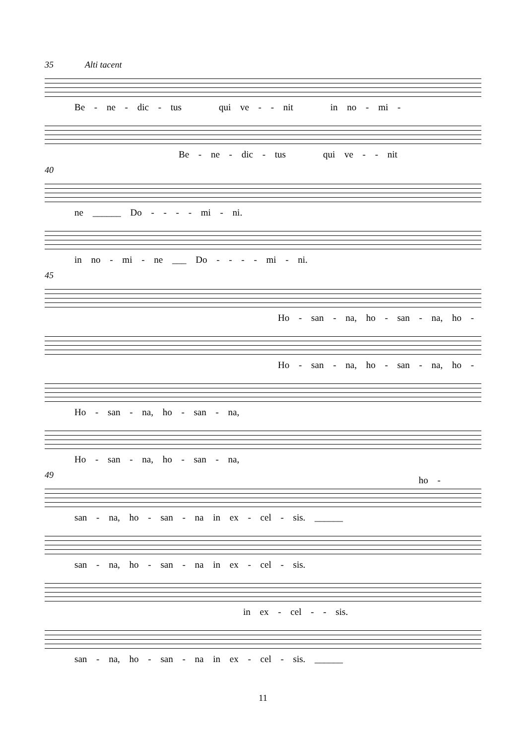35 Alti tacent
Be - ne - dic - tus qui ve - - nit in no - mi -
Be - ne - dic - tus qui ve - - nit
40
ne ______ Do - - - - mi - ni.
in no - mi - ne ___ Do - - - - mi - ni.
45
Ho - san - na, ho - san - na, ho -
Ho - san - na, ho - san - na, ho -
Ho - san - na, ho - san - na,
Ho - san - na, ho - san - na, ho -
49
san - na, ho - san - na in ex - cel - sis. ______
san - na, ho - san - na in ex - cel - sis.
in ex - cel - - sis.
san - na, ho - san - na in ex - cel - sis. ______
11